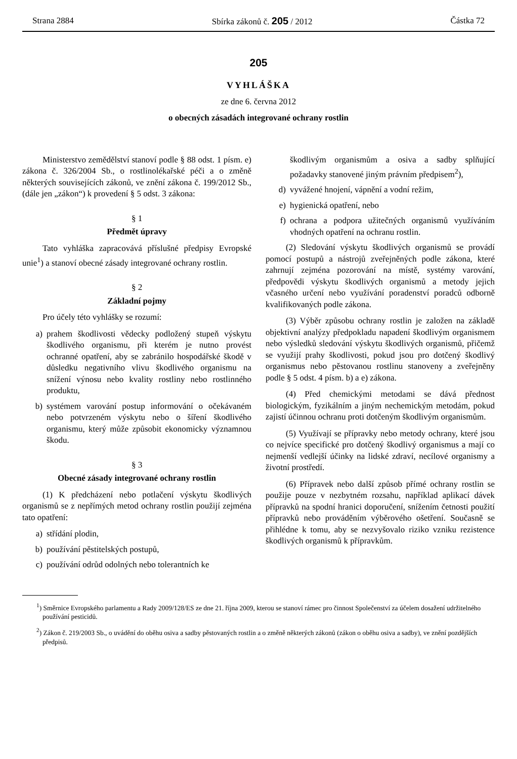Strana 2884 Sbírka zákonů č. 205 / 2012 Částka 72
205
VYHLÁŠKA
ze dne 6. června 2012
o obecných zásadách integrované ochrany rostlin
Ministerstvo zemědělství stanoví podle § 88 odst. 1 písm. e) zákona č. 326/2004 Sb., o rostlinolékařské péči a o změně některých souvisejících zákonů, ve znění zákona č. 199/2012 Sb., (dále jen „zákon“) k provedení § 5 odst. 3 zákona:
§ 1
Předmět úpravy
Tato vyhláška zapracovává příslušné předpisy Evropské unie<sup>1</sup>) a stanoví obecné zásady integrované ochrany rostlin.
§ 2
Základní pojmy
Pro účely této vyhlášky se rozumí:
a) prahem škodlivosti vědecky podložený stupeň výskytu škodlivého organismu, při kterém je nutno provést ochranné opatření, aby se zabránilo hospodářské škodě v důsledku negativního vlivu škodlivého organismu na snížení výnosu nebo kvality rostliny nebo rostlinného produktu,
b) systémem varování postup informování o očekávaném nebo potvrzeném výskytu nebo o šíření škodlivého organismu, který může způsobit ekonomicky významnou škodu.
§ 3
Obecné zásady integrované ochrany rostlin
(1) K předcházení nebo potlačení výskytu škodlivých organismů se z nepřímých metod ochrany rostlin použijí zejména tato opatření:
a) střídání plodin,
b) používání pěstitelských postupů,
c) používání odrůd odolných nebo tolerantních ke
škodlivým organismům a osiva a sadby splňující požadavky stanovené jiným právním předpisem<sup>2</sup>),
d) vyvážené hnojení, vápnění a vodní režim,
e) hygienická opatření, nebo
f) ochrana a podpora užitečných organismů využíváním vhodných opatření na ochranu rostlin.
(2) Sledování výskytu škodlivých organismů se provádí pomocí postupů a nástrojů zveřejněných podle zákona, které zahrnují zejména pozorování na místě, systémy varování, předpovědi výskytu škodlivých organismů a metody jejich včasného určení nebo využívání poradenství poradců odborně kvalifikovaných podle zákona.
(3) Výběr způsobu ochrany rostlin je založen na základě objektivní analýzy předpokladu napadení škodlivým organismem nebo výsledků sledování výskytu škodlivých organismů, přičemž se využijí prahy škodlivosti, pokud jsou pro dotčený škodlivý organismus nebo pěstovanou rostlinu stanoveny a zveřejněny podle § 5 odst. 4 písm. b) a e) zákona.
(4) Před chemickými metodami se dává přednost biologickým, fyzikálním a jiným nechemickým metodám, pokud zajistí účinnou ochranu proti dotčeným škodlivým organismům.
(5) Využívají se přípravky nebo metody ochrany, které jsou co nejvíce specifické pro dotčený škodlivý organismus a mají co nejmenší vedlejší účinky na lidské zdraví, necílové organismy a životní prostředí.
(6) Přípravek nebo další způsob přímé ochrany rostlin se použije pouze v nezbytném rozsahu, například aplikací dávek přípravků na spodní hranici doporučení, snížením četnosti použití přípravků nebo prováděním výběrového ošetření. Současně se přihlédne k tomu, aby se nezvyšovalo riziko vzniku rezistence škodlivých organismů k přípravkům.
<sup>1</sup>) Směrnice Evropského parlamentu a Rady 2009/128/ES ze dne 21. října 2009, kterou se stanoví rámec pro činnost Společenství za účelem dosažení udržitelného používání pesticidů.
<sup>2</sup>) Zákon č. 219/2003 Sb., o uvádění do oběhu osiva a sadby pěstovaných rostlin a o změně některých zákonů (zákon o oběhu osiva a sadby), ve znění pozdějších předpisů.